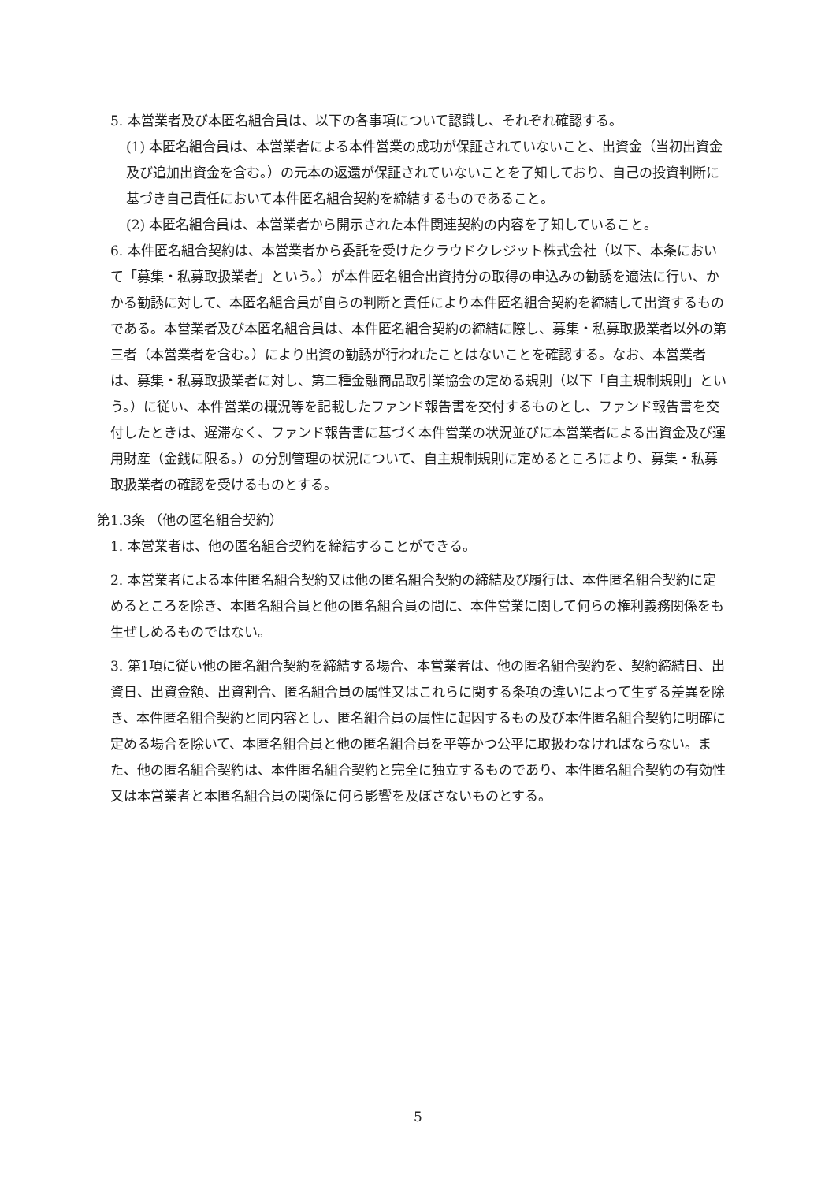5. 本営業者及び本匿名組合員は、以下の各事項について認識し、それぞれ確認する。
(1) 本匿名組合員は、本営業者による本件営業の成功が保証されていないこと、出資金（当初出資金及び追加出資金を含む。）の元本の返還が保証されていないことを了知しており、自己の投資判断に基づき自己責任において本件匿名組合契約を締結するものであること。
(2) 本匿名組合員は、本営業者から開示された本件関連契約の内容を了知していること。
6. 本件匿名組合契約は、本営業者から委託を受けたクラウドクレジット株式会社（以下、本条において「募集・私募取扱業者」という。）が本件匿名組合出資持分の取得の申込みの勧誘を適法に行い、かかる勧誘に対して、本匿名組合員が自らの判断と責任により本件匿名組合契約を締結して出資するものである。本営業者及び本匿名組合員は、本件匿名組合契約の締結に際し、募集・私募取扱業者以外の第三者（本営業者を含む。）により出資の勧誘が行われたことはないことを確認する。なお、本営業者は、募集・私募取扱業者に対し、第二種金融商品取引業協会の定める規則（以下「自主規制規則」という。）に従い、本件営業の概況等を記載したファンド報告書を交付するものとし、ファンド報告書を交付したときは、遅滞なく、ファンド報告書に基づく本件営業の状況並びに本営業者による出資金及び運用財産（金銭に限る。）の分別管理の状況について、自主規制規則に定めるところにより、募集・私募取扱業者の確認を受けるものとする。
第1.3条 （他の匿名組合契約）
1. 本営業者は、他の匿名組合契約を締結することができる。
2. 本営業者による本件匿名組合契約又は他の匿名組合契約の締結及び履行は、本件匿名組合契約に定めるところを除き、本匿名組合員と他の匿名組合員の間に、本件営業に関して何らの権利義務関係をも生ぜしめるものではない。
3. 第1項に従い他の匿名組合契約を締結する場合、本営業者は、他の匿名組合契約を、契約締結日、出資日、出資金額、出資割合、匿名組合員の属性又はこれらに関する条項の違いによって生ずる差異を除き、本件匿名組合契約と同内容とし、匿名組合員の属性に起因するもの及び本件匿名組合契約に明確に定める場合を除いて、本匿名組合員と他の匿名組合員を平等かつ公平に取扱わなければならない。また、他の匿名組合契約は、本件匿名組合契約と完全に独立するものであり、本件匿名組合契約の有効性又は本営業者と本匿名組合員の関係に何ら影響を及ぼさないものとする。
5